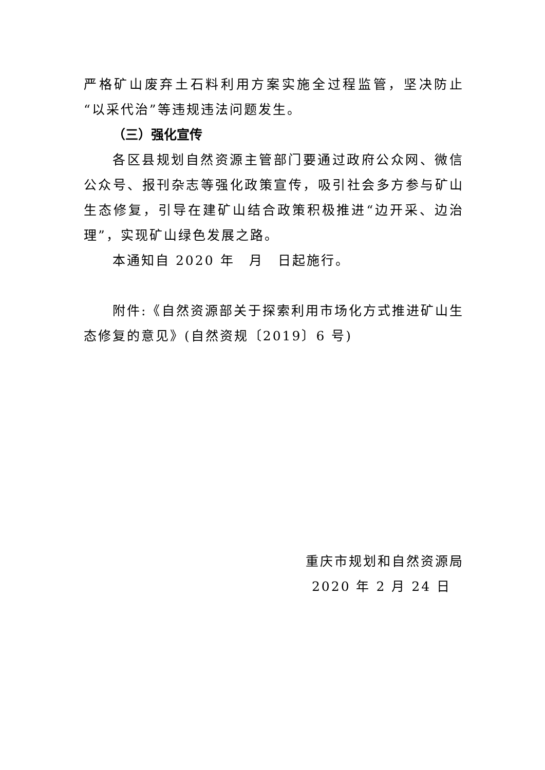严格矿山废弃土石料利用方案实施全过程监管，坚决防止“以采代治”等违规违法问题发生。
（三）强化宣传
各区县规划自然资源主管部门要通过政府公众网、微信公众号、报刊杂志等强化政策宣传，吸引社会多方参与矿山生态修复，引导在建矿山结合政策积极推进“边开采、边治理”，实现矿山绿色发展之路。
本通知自 2020 年　月　日起施行。
附件:《自然资源部关于探索利用市场化方式推进矿山生态修复的意见》(自然资规〔2019〕6 号)
重庆市规划和自然资源局
2020 年 2 月 24 日